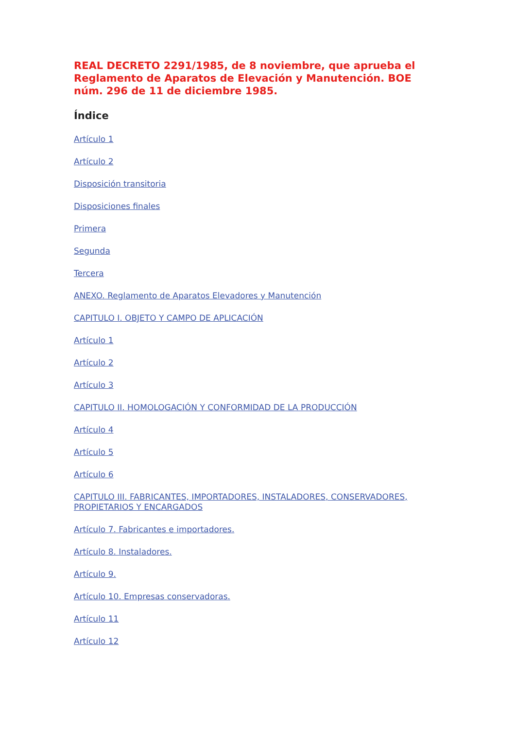REAL DECRETO 2291/1985, de 8 noviembre, que aprueba el Reglamento de Aparatos de Elevación y Manutención. BOE núm. 296 de 11 de diciembre 1985.
Índice
Artículo 1
Artículo 2
Disposición transitoria
Disposiciones finales
Primera
Segunda
Tercera
ANEXO. Reglamento de Aparatos Elevadores y Manutención
CAPITULO I. OBJETO Y CAMPO DE APLICACIÓN
Artículo 1
Artículo 2
Artículo 3
CAPITULO II. HOMOLOGACIÓN Y CONFORMIDAD DE LA PRODUCCIÓN
Artículo 4
Artículo 5
Artículo 6
CAPITULO III. FABRICANTES, IMPORTADORES, INSTALADORES, CONSERVADORES, PROPIETARIOS Y ENCARGADOS
Artículo 7. Fabricantes e importadores.
Artículo 8. Instaladores.
Artículo 9.
Artículo 10. Empresas conservadoras.
Artículo 11
Artículo 12